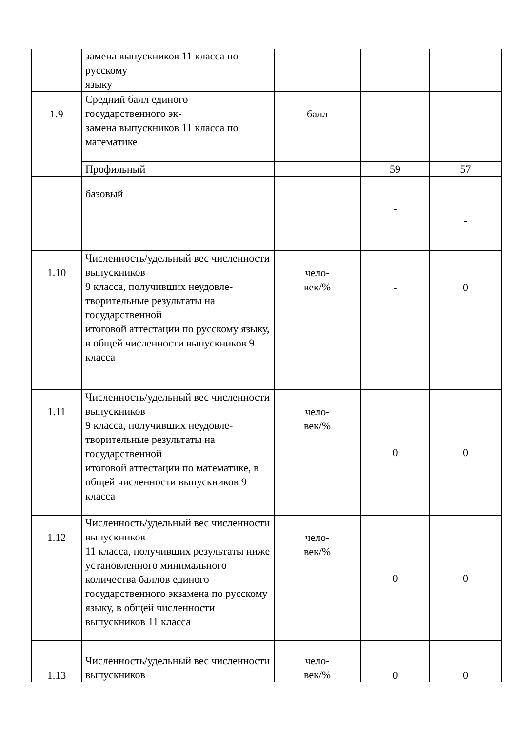| | замена выпускников 11 класса по русскому языку | | | |
| 1.9 | Средний балл единого государственного эк- замена выпускников 11 класса по математике | балл | | |
| | Профильный | | 59 | 57 |
| | базовый | | - | - |
| 1.10 | Численность/удельный вес численности выпускников 9 класса, получивших неудовле-творительные результаты на государственной итоговой аттестации по русскому языку, в общей численности выпускников 9 класса | чело- век/% | - | 0 |
| 1.11 | Численность/удельный вес численности выпускников 9 класса, получивших неудовле-творительные результаты на государственной итоговой аттестации по математике, в общей численности выпускников 9 класса | чело- век/% | 0 | 0 |
| 1.12 | Численность/удельный вес численности выпускников 11 класса, получивших результаты ниже установленного минимального количества баллов единого государственного экзамена по русскому языку, в общей численности выпускников 11 класса | чело- век/% | 0 | 0 |
| 1.13 | Численность/удельный вес численности выпускников | чело- век/% | 0 | 0 |